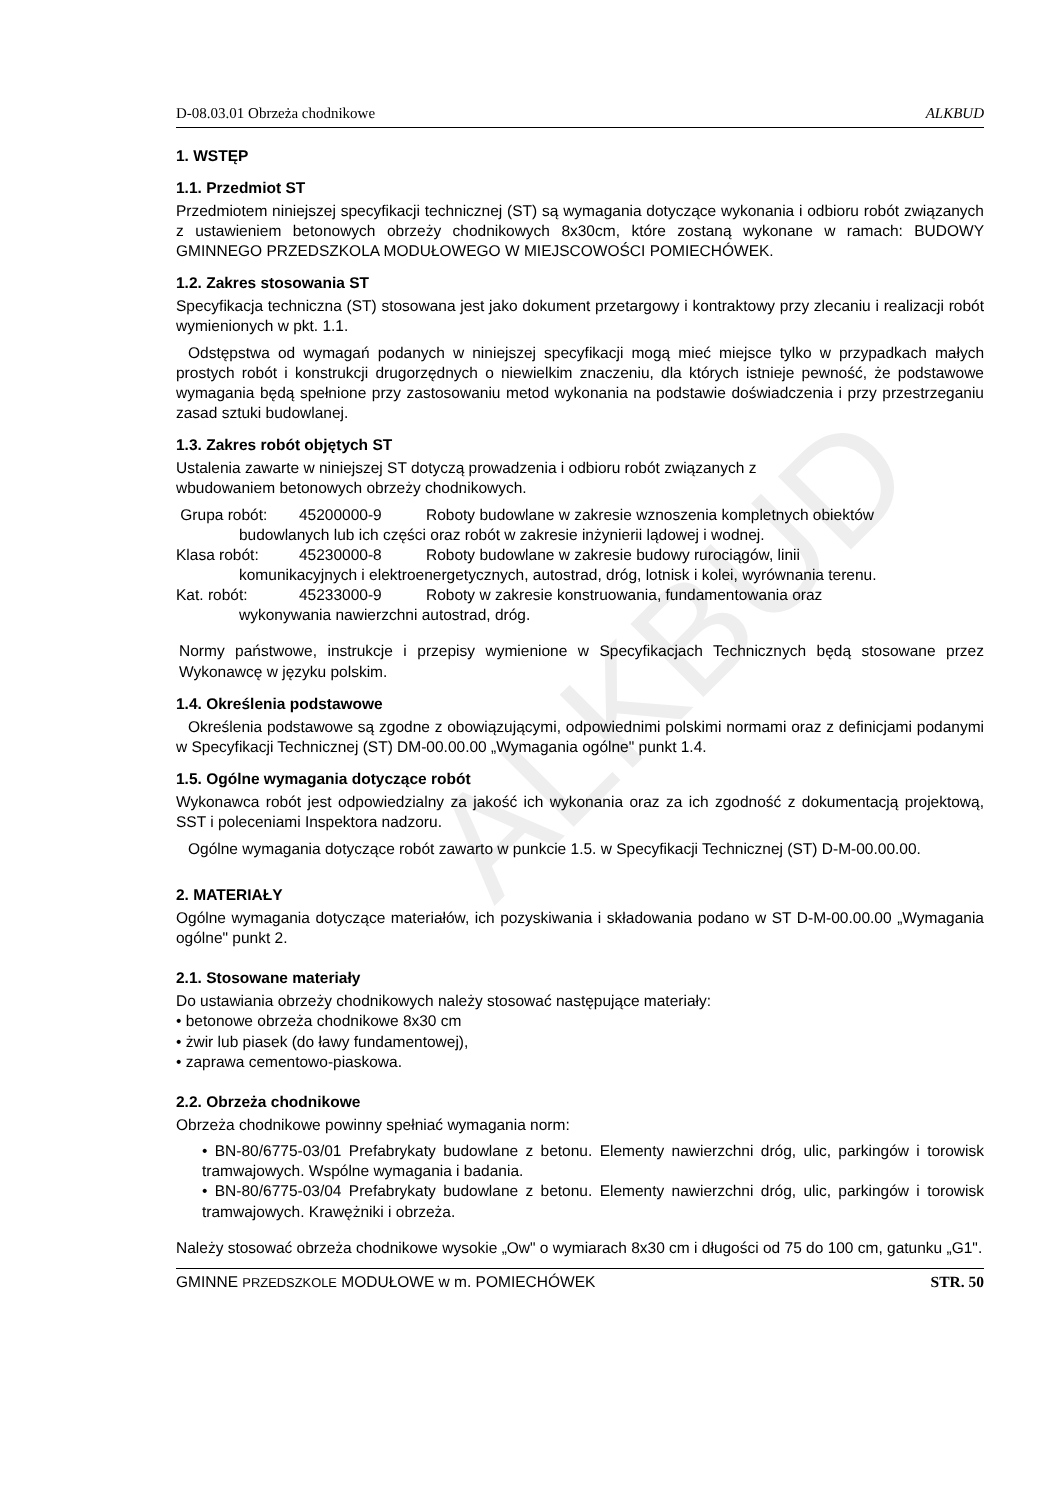ALKBUD
D-08.03.01 Obrzeża chodnikowe ALKBUD
1. WSTĘP
1.1. Przedmiot ST
Przedmiotem niniejszej specyfikacji technicznej (ST) są wymagania dotyczące wykonania i odbioru robót związanych z ustawieniem betonowych obrzeży chodnikowych 8x30cm, które zostaną wykonane w ramach: BUDOWY GMINNEGO PRZEDSZKOLA MODUŁOWEGO W MIEJSCOWOŚCI POMIECHÓWEK.
1.2. Zakres stosowania ST
Specyfikacja techniczna (ST) stosowana jest jako dokument przetargowy i kontraktowy przy zlecaniu i realizacji robót wymienionych w pkt. 1.1.
Odstępstwa od wymagań podanych w niniejszej specyfikacji mogą mieć miejsce tylko w przypadkach małych prostych robót i konstrukcji drugorzędnych o niewielkim znaczeniu, dla których istnieje pewność, że podstawowe wymagania będą spełnione przy zastosowaniu metod wykonania na podstawie doświadczenia i przy przestrzeganiu zasad sztuki budowlanej.
1.3. Zakres robót objętych ST
Ustalenia zawarte w niniejszej ST dotyczą prowadzenia i odbioru robót związanych z
wbudowaniem betonowych obrzeży chodnikowych.
Grupa robót: 45200000-9 Roboty budowlane w zakresie wznoszenia kompletnych obiektów
budowlanych lub ich części oraz robót w zakresie inżynierii lądowej i wodnej.
Klasa robót: 45230000-8 Roboty budowlane w zakresie budowy rurociągów, linii
komunikacyjnych i elektroenergetycznych, autostrad, dróg, lotnisk i kolei, wyrównania terenu.
Kat. robót: 45233000-9 Roboty w zakresie konstruowania, fundamentowania oraz
wykonywania nawierzchni autostrad, dróg.
Normy państwowe, instrukcje i przepisy wymienione w Specyfikacjach Technicznych będą stosowane przez Wykonawcę w języku polskim.
1.4. Określenia podstawowe
Określenia podstawowe są zgodne z obowiązującymi, odpowiednimi polskimi normami oraz z definicjami podanymi w Specyfikacji Technicznej (ST) DM-00.00.00 „Wymagania ogólne" punkt 1.4.
1.5. Ogólne wymagania dotyczące robót
Wykonawca robót jest odpowiedzialny za jakość ich wykonania oraz za ich zgodność z dokumentacją projektową, SST i poleceniami Inspektora nadzoru.
Ogólne wymagania dotyczące robót zawarto w punkcie 1.5. w Specyfikacji Technicznej (ST) D-M-00.00.00.
2. MATERIAŁY
Ogólne wymagania dotyczące materiałów, ich pozyskiwania i składowania podano w ST D-M-00.00.00 „Wymagania ogólne" punkt 2.
2.1. Stosowane materiały
Do ustawiania obrzeży chodnikowych należy stosować następujące materiały:
• betonowe obrzeża chodnikowe 8x30 cm
• żwir lub piasek (do ławy fundamentowej),
• zaprawa cementowo-piaskowa.
2.2. Obrzeża chodnikowe
Obrzeża chodnikowe powinny spełniać wymagania norm:
• BN-80/6775-03/01 Prefabrykaty budowlane z betonu. Elementy nawierzchni dróg, ulic, parkingów i torowisk tramwajowych. Wspólne wymagania i badania.
• BN-80/6775-03/04 Prefabrykaty budowlane z betonu. Elementy nawierzchni dróg, ulic, parkingów i torowisk tramwajowych. Krawężniki i obrzeża.
Należy stosować obrzeża chodnikowe wysokie „Ow" o wymiarach 8x30 cm i długości od 75 do 100 cm, gatunku „G1".
GMINNE PRZEDSZKOLE MODUŁOWE w m. POMIECHÓWEK STR. 50